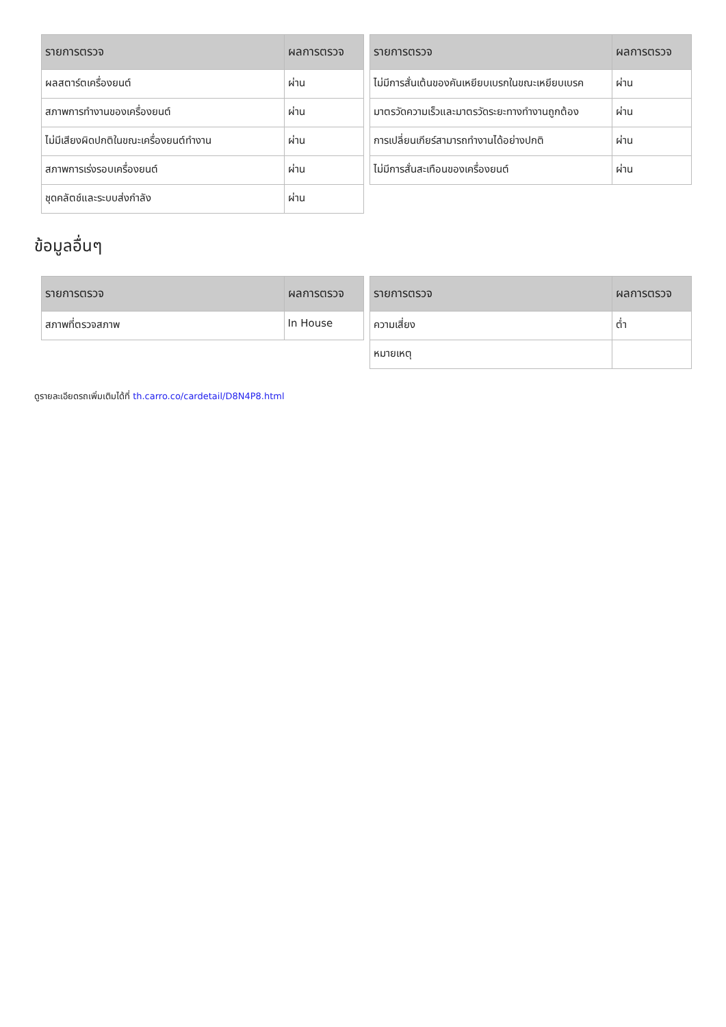| รายการตรวจ | ผลการตรวจ |
| --- | --- |
| ผลสตาร์ตเครื่องยนต์ | ผ่าน |
| สภาพการทำงานของเครื่องยนต์ | ผ่าน |
| ไม่มีเสียงผิดปกติในขณะเครื่องยนต์ทำงาน | ผ่าน |
| สภาพการเร่งรอบเครื่องยนต์ | ผ่าน |
| ชุดคลัตช์และระบบส่งกำลัง | ผ่าน |
| รายการตรวจ | ผลการตรวจ |
| --- | --- |
| ไม่มีการสั่นเต้นของคันเหยียบเบรกในขณะเหยียบเบรค | ผ่าน |
| มาตรวัดความเร็วและมาตรวัดระยะทางทำงานถูกต้อง | ผ่าน |
| การเปลี่ยนเกียร์สามารถทำงานได้อย่างปกติ | ผ่าน |
| ไม่มีการสั่นสะเทือนของเครื่องยนต์ | ผ่าน |
ข้อมูลอื่นๆ
| รายการตรวจ | ผลการตรวจ |
| --- | --- |
| สภาพที่ตรวจสภาพ | In House |
| รายการตรวจ | ผลการตรวจ |
| --- | --- |
| ความเสี่ยง | ต่ำ |
| หมายเหตุ | |
ดูรายละเอียดรถเพิ่มเติมได้ที่ th.carro.co/cardetail/D8N4P8.html